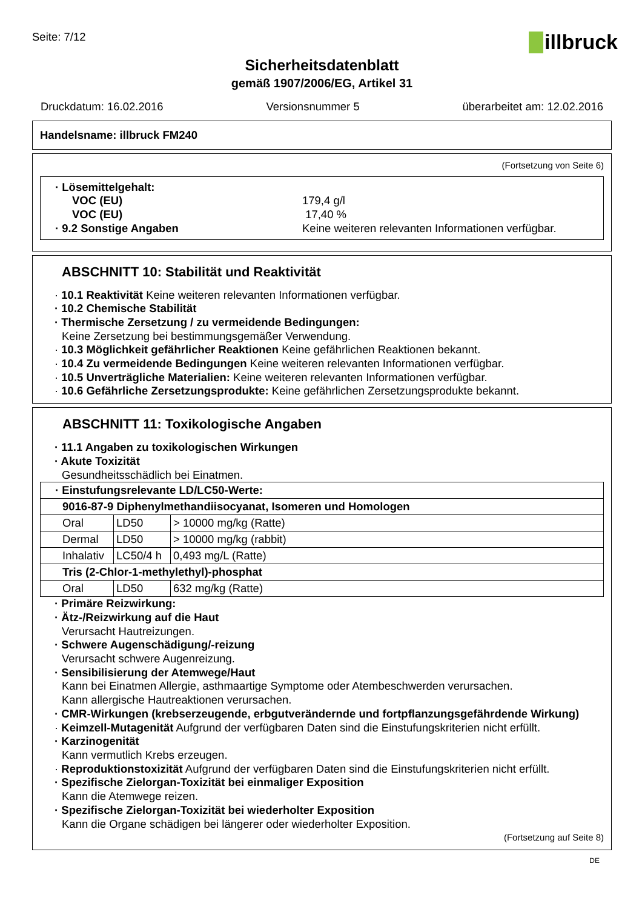Seite: 7/12
illbruck
Sicherheitsdatenblatt
gemäß 1907/2006/EG, Artikel 31
Druckdatum: 16.02.2016 Versionsnummer 5 überarbeitet am: 12.02.2016
Handelsname: illbruck FM240
(Fortsetzung von Seite 6)
· Lösemittelgehalt:
VOC (EU) 179,4 g/l
VOC (EU) 17,40 %
· 9.2 Sonstige Angaben Keine weiteren relevanten Informationen verfügbar.
ABSCHNITT 10: Stabilität und Reaktivität
· 10.1 Reaktivität Keine weiteren relevanten Informationen verfügbar.
· 10.2 Chemische Stabilität
· Thermische Zersetzung / zu vermeidende Bedingungen:
Keine Zersetzung bei bestimmungsgemäßer Verwendung.
· 10.3 Möglichkeit gefährlicher Reaktionen Keine gefährlichen Reaktionen bekannt.
· 10.4 Zu vermeidende Bedingungen Keine weiteren relevanten Informationen verfügbar.
· 10.5 Unverträgliche Materialien: Keine weiteren relevanten Informationen verfügbar.
· 10.6 Gefährliche Zersetzungsprodukte: Keine gefährlichen Zersetzungsprodukte bekannt.
ABSCHNITT 11: Toxikologische Angaben
· 11.1 Angaben zu toxikologischen Wirkungen
· Akute Toxizität
Gesundheitsschädlich bei Einatmen.
| · Einstufungsrelevante LD/LC50-Werte: | | |
| 9016-87-9 Diphenylmethandiisocyanat, Isomeren und Homologen | | |
| Oral | LD50 | > 10000 mg/kg (Ratte) |
| Dermal | LD50 | > 10000 mg/kg (rabbit) |
| Inhalativ | LC50/4 h | 0,493 mg/L (Ratte) |
| Tris (2-Chlor-1-methylethyl)-phosphat | | |
| Oral | LD50 | 632 mg/kg (Ratte) |
· Primäre Reizwirkung:
· Ätz-/Reizwirkung auf die Haut
Verursacht Hautreizungen.
· Schwere Augenschädigung/-reizung
Verursacht schwere Augenreizung.
· Sensibilisierung der Atemwege/Haut
Kann bei Einatmen Allergie, asthmaartige Symptome oder Atembeschwerden verursachen.
Kann allergische Hautreaktionen verursachen.
· CMR-Wirkungen (krebserzeugende, erbgutverändernde und fortpflanzungsgefährdende Wirkung)
· Keimzell-Mutagenität Aufgrund der verfügbaren Daten sind die Einstufungskriterien nicht erfüllt.
· Karzinogenität
Kann vermutlich Krebs erzeugen.
· Reproduktionstoxizität Aufgrund der verfügbaren Daten sind die Einstufungskriterien nicht erfüllt.
· Spezifische Zielorgan-Toxizität bei einmaliger Exposition
Kann die Atemwege reizen.
· Spezifische Zielorgan-Toxizität bei wiederholter Exposition
Kann die Organe schädigen bei längerer oder wiederholter Exposition.
(Fortsetzung auf Seite 8)
DE